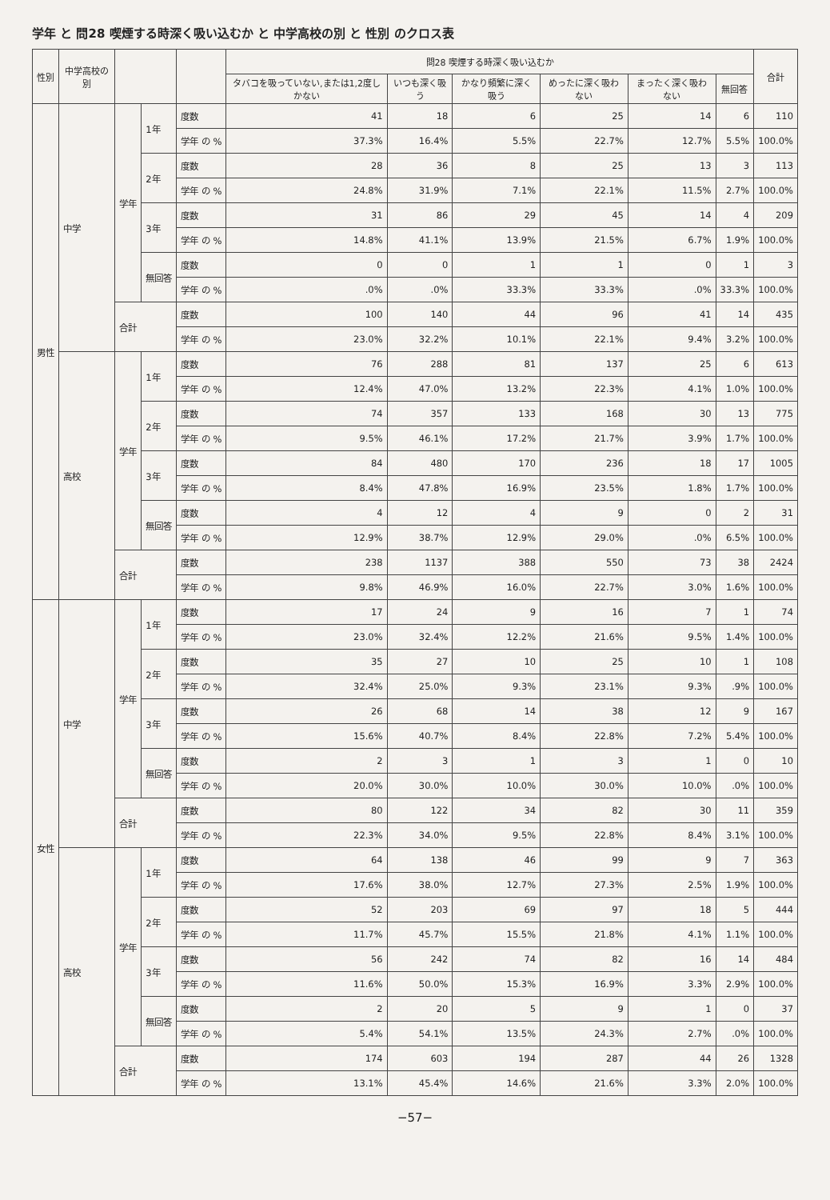学年 と 問28 喫煙する時深く吸い込むか と 中学高校の別 と 性別 のクロス表
| 性別 | 中学高校の別 | | | | 問28 喫煙する時深く吸い込むか | | | | | | 合計 |
| --- | --- | --- | --- | --- | --- | --- | --- | --- | --- | --- | --- |
| | | | | | タバコを吸っていない,または1,2度しかない | いつも深く吸う | かなり頻繁に深く吸う | めったに深く吸わない | まったく深く吸わない | 無回答 | |
| 男性 | 中学 | 学年 | 1年 | 度数 | 41 | 18 | 6 | 25 | 14 | 6 | 110 |
| | | | | 学年 の % | 37.3% | 16.4% | 5.5% | 22.7% | 12.7% | 5.5% | 100.0% |
| | | | 2年 | 度数 | 28 | 36 | 8 | 25 | 13 | 3 | 113 |
| | | | | 学年 の % | 24.8% | 31.9% | 7.1% | 22.1% | 11.5% | 2.7% | 100.0% |
| | | | 3年 | 度数 | 31 | 86 | 29 | 45 | 14 | 4 | 209 |
| | | | | 学年 の % | 14.8% | 41.1% | 13.9% | 21.5% | 6.7% | 1.9% | 100.0% |
| | | | 無回答 | 度数 | 0 | 0 | 1 | 1 | 0 | 1 | 3 |
| | | | | 学年 の % | .0% | .0% | 33.3% | 33.3% | .0% | 33.3% | 100.0% |
| | | 合計 | | 度数 | 100 | 140 | 44 | 96 | 41 | 14 | 435 |
| | | | | 学年 の % | 23.0% | 32.2% | 10.1% | 22.1% | 9.4% | 3.2% | 100.0% |
| | 高校 | 学年 | 1年 | 度数 | 76 | 288 | 81 | 137 | 25 | 6 | 613 |
| | | | | 学年 の % | 12.4% | 47.0% | 13.2% | 22.3% | 4.1% | 1.0% | 100.0% |
| | | | 2年 | 度数 | 74 | 357 | 133 | 168 | 30 | 13 | 775 |
| | | | | 学年 の % | 9.5% | 46.1% | 17.2% | 21.7% | 3.9% | 1.7% | 100.0% |
| | | | 3年 | 度数 | 84 | 480 | 170 | 236 | 18 | 17 | 1005 |
| | | | | 学年 の % | 8.4% | 47.8% | 16.9% | 23.5% | 1.8% | 1.7% | 100.0% |
| | | | 無回答 | 度数 | 4 | 12 | 4 | 9 | 0 | 2 | 31 |
| | | | | 学年 の % | 12.9% | 38.7% | 12.9% | 29.0% | .0% | 6.5% | 100.0% |
| | | 合計 | | 度数 | 238 | 1137 | 388 | 550 | 73 | 38 | 2424 |
| | | | | 学年 の % | 9.8% | 46.9% | 16.0% | 22.7% | 3.0% | 1.6% | 100.0% |
| 女性 | 中学 | 学年 | 1年 | 度数 | 17 | 24 | 9 | 16 | 7 | 1 | 74 |
| | | | | 学年 の % | 23.0% | 32.4% | 12.2% | 21.6% | 9.5% | 1.4% | 100.0% |
| | | | 2年 | 度数 | 35 | 27 | 10 | 25 | 10 | 1 | 108 |
| | | | | 学年 の % | 32.4% | 25.0% | 9.3% | 23.1% | 9.3% | .9% | 100.0% |
| | | | 3年 | 度数 | 26 | 68 | 14 | 38 | 12 | 9 | 167 |
| | | | | 学年 の % | 15.6% | 40.7% | 8.4% | 22.8% | 7.2% | 5.4% | 100.0% |
| | | | 無回答 | 度数 | 2 | 3 | 1 | 3 | 1 | 0 | 10 |
| | | | | 学年 の % | 20.0% | 30.0% | 10.0% | 30.0% | 10.0% | .0% | 100.0% |
| | | 合計 | | 度数 | 80 | 122 | 34 | 82 | 30 | 11 | 359 |
| | | | | 学年 の % | 22.3% | 34.0% | 9.5% | 22.8% | 8.4% | 3.1% | 100.0% |
| | 高校 | 学年 | 1年 | 度数 | 64 | 138 | 46 | 99 | 9 | 7 | 363 |
| | | | | 学年 の % | 17.6% | 38.0% | 12.7% | 27.3% | 2.5% | 1.9% | 100.0% |
| | | | 2年 | 度数 | 52 | 203 | 69 | 97 | 18 | 5 | 444 |
| | | | | 学年 の % | 11.7% | 45.7% | 15.5% | 21.8% | 4.1% | 1.1% | 100.0% |
| | | | 3年 | 度数 | 56 | 242 | 74 | 82 | 16 | 14 | 484 |
| | | | | 学年 の % | 11.6% | 50.0% | 15.3% | 16.9% | 3.3% | 2.9% | 100.0% |
| | | | 無回答 | 度数 | 2 | 20 | 5 | 9 | 1 | 0 | 37 |
| | | | | 学年 の % | 5.4% | 54.1% | 13.5% | 24.3% | 2.7% | .0% | 100.0% |
| | | 合計 | | 度数 | 174 | 603 | 194 | 287 | 44 | 26 | 1328 |
| | | | | 学年 の % | 13.1% | 45.4% | 14.6% | 21.6% | 3.3% | 2.0% | 100.0% |
−57−